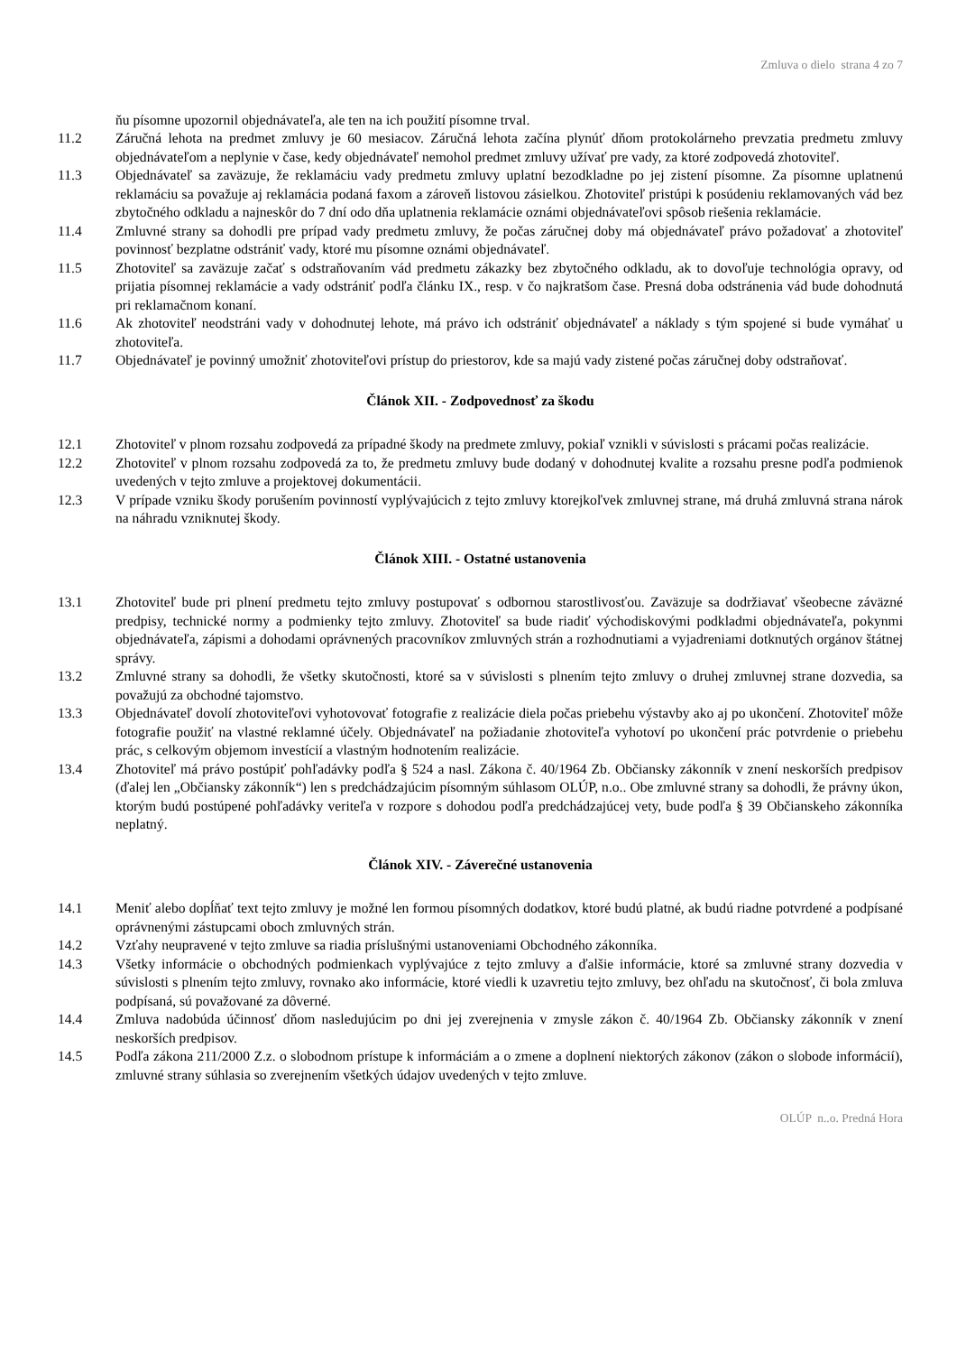Zmluva o dielo strana 4 zo 7
ňu písomne upozornil objednávateľa, ale ten na ich použití písomne trval.
11.2 Záručná lehota na predmet zmluvy je 60 mesiacov. Záručná lehota začína plynúť dňom protokolárneho prevzatia predmetu zmluvy objednávateľom a neplynie v čase, kedy objednávateľ nemohol predmet zmluvy užívať pre vady, za ktoré zodpovedá zhotoviteľ.
11.3 Objednávateľ sa zaväzuje, že reklamáciu vady predmetu zmluvy uplatní bezodkladne po jej zistení písomne. Za písomne uplatnenú reklamáciu sa považuje aj reklamácia podaná faxom a zároveň listovou zásielkou. Zhotoviteľ pristúpi k posúdeniu reklamovaných vád bez zbytočného odkladu a najneskôr do 7 dní odo dňa uplatnenia reklamácie oznámi objednávateľovi spôsob riešenia reklamácie.
11.4 Zmluvné strany sa dohodli pre prípad vady predmetu zmluvy, že počas záručnej doby má objednávateľ právo požadovať a zhotoviteľ povinnosť bezplatne odstrániť vady, ktoré mu písomne oznámi objednávateľ.
11.5 Zhotoviteľ sa zaväzuje začať s odstraňovaním vád predmetu zákazky bez zbytočného odkladu, ak to dovoľuje technológia opravy, od prijatia písomnej reklamácie a vady odstrániť podľa článku IX., resp. v čo najkratšom čase. Presná doba odstránenia vád bude dohodnutá pri reklamačnom konaní.
11.6 Ak zhotoviteľ neodstráni vady v dohodnutej lehote, má právo ich odstrániť objednávateľ a náklady s tým spojené si bude vymáhať u zhotoviteľa.
11.7 Objednávateľ je povinný umožniť zhotoviteľovi prístup do priestorov, kde sa majú vady zistené počas záručnej doby odstraňovať.
Článok XII. - Zodpovednosť za škodu
12.1 Zhotoviteľ v plnom rozsahu zodpovedá za prípadné škody na predmete zmluvy, pokiaľ vznikli v súvislosti s prácami počas realizácie.
12.2 Zhotoviteľ v plnom rozsahu zodpovedá za to, že predmetu zmluvy bude dodaný v dohodnutej kvalite a rozsahu presne podľa podmienok uvedených v tejto zmluve a projektovej dokumentácii.
12.3 V prípade vzniku škody porušením povinností vyplývajúcich z tejto zmluvy ktorejkoľvek zmluvnej strane, má druhá zmluvná strana nárok na náhradu vzniknutej škody.
Článok XIII. - Ostatné ustanovenia
13.1 Zhotoviteľ bude pri plnení predmetu tejto zmluvy postupovať s odbornou starostlivosťou. Zaväzuje sa dodržiavať všeobecne záväzné predpisy, technické normy a podmienky tejto zmluvy. Zhotoviteľ sa bude riadiť východiskovými podkladmi objednávateľa, pokynmi objednávateľa, zápismi a dohodami oprávnených pracovníkov zmluvných strán a rozhodnutiami a vyjadreniami dotknutých orgánov štátnej správy.
13.2 Zmluvné strany sa dohodli, že všetky skutočnosti, ktoré sa v súvislosti s plnením tejto zmluvy o druhej zmluvnej strane dozvedia, sa považujú za obchodné tajomstvo.
13.3 Objednávateľ dovolí zhotoviteľovi vyhotovovať fotografie z realizácie diela počas priebehu výstavby ako aj po ukončení. Zhotoviteľ môže fotografie použiť na vlastné reklamné účely. Objednávateľ na požiadanie zhotoviteľa vyhotoví po ukončení prác potvrdenie o priebehu prác, s celkovým objemom investícií a vlastným hodnotením realizácie.
13.4 Zhotoviteľ má právo postúpiť pohľadávky podľa § 524 a nasl. Zákona č. 40/1964 Zb. Občiansky zákonník v znení neskorších predpisov (ďalej len „Občiansky zákonník“) len s predchádzajúcim písomným súhlasom OLÚP, n.o.. Obe zmluvné strany sa dohodli, že právny úkon, ktorým budú postúpené pohľadávky veriteľa v rozpore s dohodou podľa predchádzajúcej vety, bude podľa § 39 Občianskeho zákonníka neplatný.
Článok XIV. - Záverečné ustanovenia
14.1 Meniť alebo dopĺňať text tejto zmluvy je možné len formou písomných dodatkov, ktoré budú platné, ak budú riadne potvrdené a podpísané oprávnenými zástupcami oboch zmluvných strán.
14.2 Vzťahy neupravené v tejto zmluve sa riadia príslušnými ustanoveniami Obchodného zákonníka.
14.3 Všetky informácie o obchodných podmienkach vyplývajúce z tejto zmluvy a ďalšie informácie, ktoré sa zmluvné strany dozvedia v súvislosti s plnením tejto zmluvy, rovnako ako informácie, ktoré viedli k uzavretiu tejto zmluvy, bez ohľadu na skutočnosť, či bola zmluva podpísaná, sú považované za dôverné.
14.4 Zmluva nadobúda účinnosť dňom nasledujúcim po dni jej zverejnenia v zmysle zákon č. 40/1964 Zb. Občiansky zákonník v znení neskorších predpisov.
14.5 Podľa zákona 211/2000 Z.z. o slobodnom prístupe k informáciám a o zmene a doplnení niektorých zákonov (zákon o slobode informácií), zmluvné strany súhlasia so zverejnením všetkých údajov uvedených v tejto zmluve.
OLÚP n..o. Predná Hora